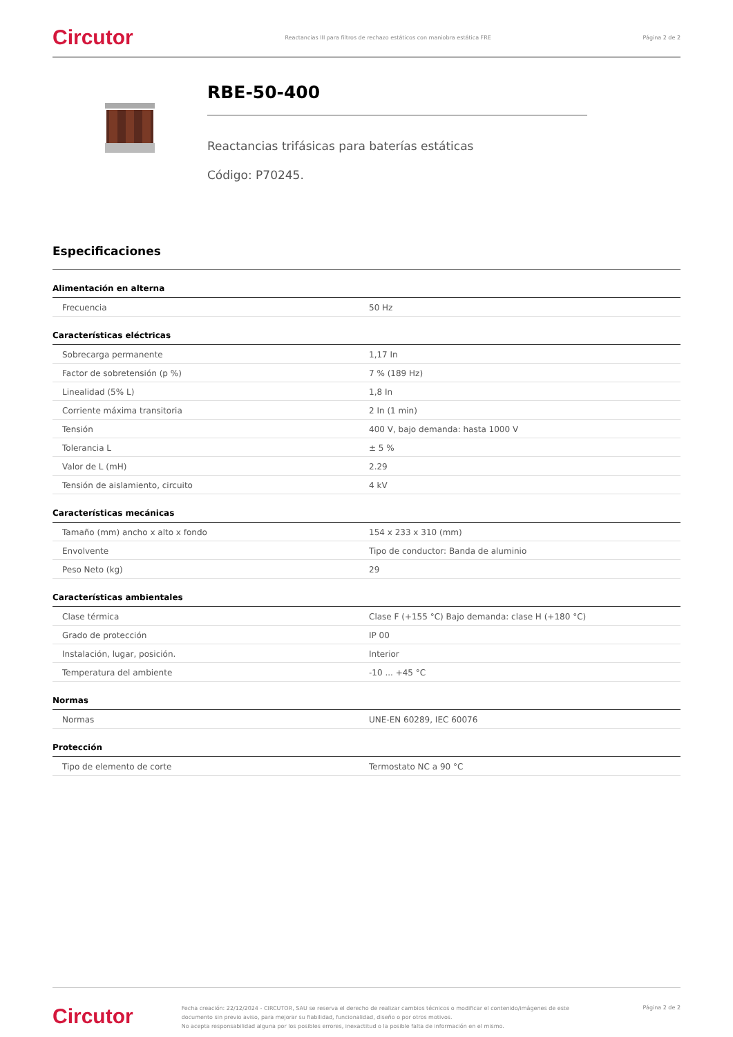Circutor Reactancias III para filtros de rechazo estáticos con maniobra estática FRE Página 2 de 2
RBE-50-400
Reactancias trifásicas para baterías estáticas
Código: P70245.
Especificaciones
Alimentación en alterna
| Frecuencia | 50 Hz |
Características eléctricas
| Sobrecarga permanente | 1,17 In |
| Factor de sobretensión (p %) | 7 % (189 Hz) |
| Linealidad (5% L) | 1,8 In |
| Corriente máxima transitoria | 2 In (1 min) |
| Tensión | 400 V, bajo demanda: hasta 1000 V |
| Tolerancia L | ± 5 % |
| Valor de L (mH) | 2.29 |
| Tensión de aislamiento, circuito | 4 kV |
Características mecánicas
| Tamaño (mm) ancho x alto x fondo | 154 x 233 x 310 (mm) |
| Envolvente | Tipo de conductor: Banda de aluminio |
| Peso Neto (kg) | 29 |
Características ambientales
| Clase térmica | Clase F (+155 °C) Bajo demanda: clase H (+180 °C) |
| Grado de protección | IP 00 |
| Instalación, lugar, posición. | Interior |
| Temperatura del ambiente | -10 ... +45 °C |
Normas
| Normas | UNE-EN 60289, IEC 60076 |
Protección
| Tipo de elemento de corte | Termostato NC a 90 °C |
Circutor Fecha creación: 22/12/2024 - CIRCUTOR, SAU se reserva el derecho de realizar cambios técnicos o modificar el contenido/imágenes de este documento sin previo aviso, para mejorar su fiabilidad, funcionalidad, diseño o por otros motivos.
No acepta responsabilidad alguna por los posibles errores, inexactitud o la posible falta de información en el mismo. Página 2 de 2